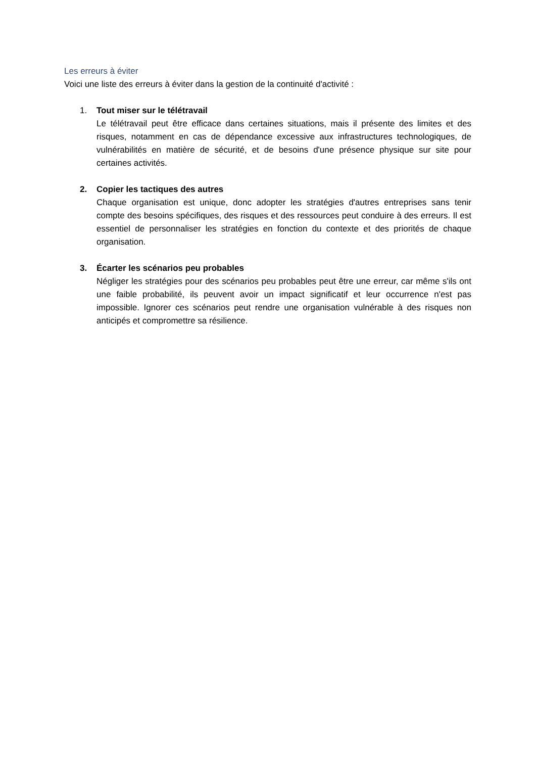Les erreurs à éviter
Voici une liste des erreurs à éviter dans la gestion de la continuité d'activité :
1. Tout miser sur le télétravail
Le télétravail peut être efficace dans certaines situations, mais il présente des limites et des risques, notamment en cas de dépendance excessive aux infrastructures technologiques, de vulnérabilités en matière de sécurité, et de besoins d'une présence physique sur site pour certaines activités.
2. Copier les tactiques des autres
Chaque organisation est unique, donc adopter les stratégies d'autres entreprises sans tenir compte des besoins spécifiques, des risques et des ressources peut conduire à des erreurs. Il est essentiel de personnaliser les stratégies en fonction du contexte et des priorités de chaque organisation.
3. Écarter les scénarios peu probables
Négliger les stratégies pour des scénarios peu probables peut être une erreur, car même s'ils ont une faible probabilité, ils peuvent avoir un impact significatif et leur occurrence n'est pas impossible. Ignorer ces scénarios peut rendre une organisation vulnérable à des risques non anticipés et compromettre sa résilience.